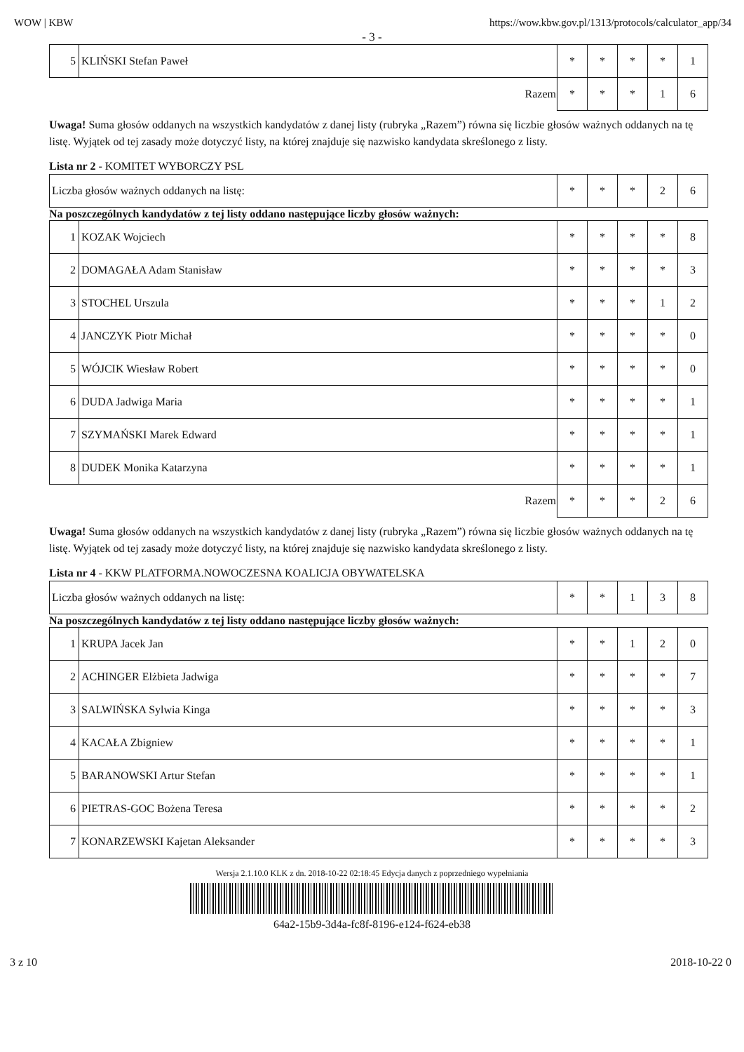WOW | KBW https://wow.kbw.gov.pl/1313/protocols/calculator_app/34
- 3 -
| 5 | KLIŃSKI Stefan Paweł | * | * | * | * | 1 |
| Razem | | * | * | * | 1 | 6 |
Uwaga! Suma głosów oddanych na wszystkich kandydatów z danej listy (rubryka „Razem”) równa się liczbie głosów ważnych oddanych na tę listę. Wyjątek od tej zasady może dotyczyć listy, na której znajduje się nazwisko kandydata skreślonego z listy.
Lista nr 2 - KOMITET WYBORCZY PSL
| Liczba głosów ważnych oddanych na listę: | * | * | * | 2 | 6 |
Na poszczególnych kandydatów z tej listy oddano następujące liczby głosów ważnych:
| 1 | KOZAK Wojciech | * | * | * | * | 8 |
| 2 | DOMAGAŁA Adam Stanisław | * | * | * | * | 3 |
| 3 | STOCHEL Urszula | * | * | * | 1 | 2 |
| 4 | JANCZYK Piotr Michał | * | * | * | * | 0 |
| 5 | WÓJCIK Wiesław Robert | * | * | * | * | 0 |
| 6 | DUDA Jadwiga Maria | * | * | * | * | 1 |
| 7 | SZYMAŃSKI Marek Edward | * | * | * | * | 1 |
| 8 | DUDEK Monika Katarzyna | * | * | * | * | 1 |
| Razem | | * | * | * | 2 | 6 |
Uwaga! Suma głosów oddanych na wszystkich kandydatów z danej listy (rubryka „Razem”) równa się liczbie głosów ważnych oddanych na tę listę. Wyjątek od tej zasady może dotyczyć listy, na której znajduje się nazwisko kandydata skreślonego z listy.
Lista nr 4 - KKW PLATFORMA.NOWOCZESNA KOALICJA OBYWATELSKA
| Liczba głosów ważnych oddanych na listę: | * | * | 1 | 3 | 8 |
Na poszczególnych kandydatów z tej listy oddano następujące liczby głosów ważnych:
| 1 | KRUPA Jacek Jan | * | * | 1 | 2 | 0 |
| 2 | ACHINGER Elżbieta Jadwiga | * | * | * | * | 7 |
| 3 | SALWIŃSKA Sylwia Kinga | * | * | * | * | 3 |
| 4 | KACAŁA Zbigniew | * | * | * | * | 1 |
| 5 | BARANOWSKI Artur Stefan | * | * | * | * | 1 |
| 6 | PIETRAS-GOC Bożena Teresa | * | * | * | * | 2 |
| 7 | KONARZEWSKI Kajetan Aleksander | * | * | * | * | 3 |
Wersja 2.1.10.0 KLK z dn. 2018-10-22 02:18:45 Edycja danych z poprzedniego wypełniania
64a2-15b9-3d4a-fc8f-8196-e124-f624-eb38
3 z 10 2018-10-22 0